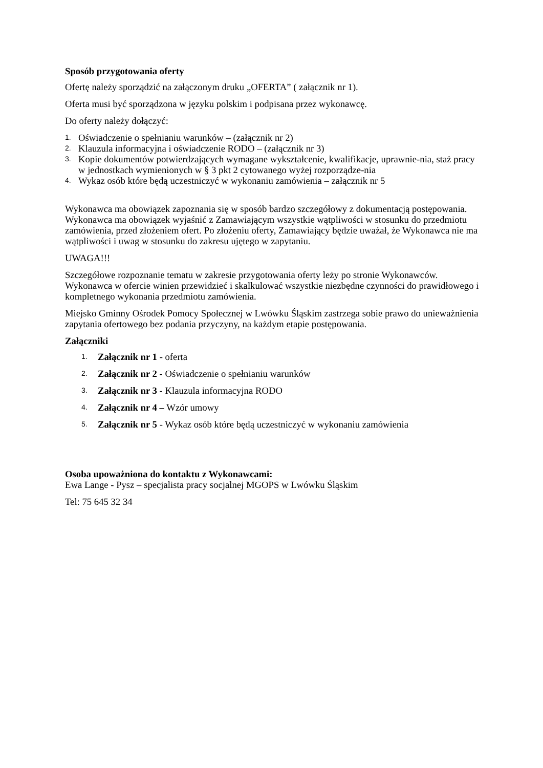Sposób przygotowania oferty
Ofertę należy sporządzić na załączonym druku „OFERTA” ( załącznik nr 1).
Oferta musi być sporządzona w języku polskim i podpisana przez wykonawcę.
Do oferty należy dołączyć:
1. Oświadczenie o spełnianiu warunków – (załącznik nr 2)
2. Klauzula informacyjna i oświadczenie RODO – (załącznik nr 3)
3. Kopie dokumentów potwierdzających wymagane wykształcenie, kwalifikacje, uprawnie-nia, staż pracy w jednostkach wymienionych w § 3 pkt 2 cytowanego wyżej rozporządze-nia
4. Wykaz osób które będą uczestniczyć w wykonaniu zamówienia – załącznik nr 5
Wykonawca ma obowiązek zapoznania się w sposób bardzo szczegółowy z dokumentacją postępowania. Wykonawca ma obowiązek wyjaśnić z Zamawiającym wszystkie wątpliwości w stosunku do przedmiotu zamówienia, przed złożeniem ofert. Po złożeniu oferty, Zamawiający będzie uważał, że Wykonawca nie ma wątpliwości i uwag w stosunku do zakresu ujętego w zapytaniu.
UWAGA!!!
Szczegółowe rozpoznanie tematu w zakresie przygotowania oferty leży po stronie Wykonawców. Wykonawca w ofercie winien przewidzieć i skalkulować wszystkie niezbędne czynności do prawidłowego i kompletnego wykonania przedmiotu zamówienia.
Miejsko Gminny Ośrodek Pomocy Społecznej w Lwówku Śląskim zastrzega sobie prawo do unieważnienia zapytania ofertowego bez podania przyczyny, na każdym etapie postępowania.
Załączniki
1. Załącznik nr 1 - oferta
2. Załącznik nr 2 - Oświadczenie o spełnianiu warunków
3. Załącznik nr 3 - Klauzula informacyjna RODO
4. Załącznik nr 4 – Wzór umowy
5. Załącznik nr 5 - Wykaz osób które będą uczestniczyć w wykonaniu zamówienia
Osoba upoważniona do kontaktu z Wykonawcami:
Ewa Lange - Pysz – specjalista pracy socjalnej MGOPS w Lwówku Śląskim
Tel: 75 645 32 34